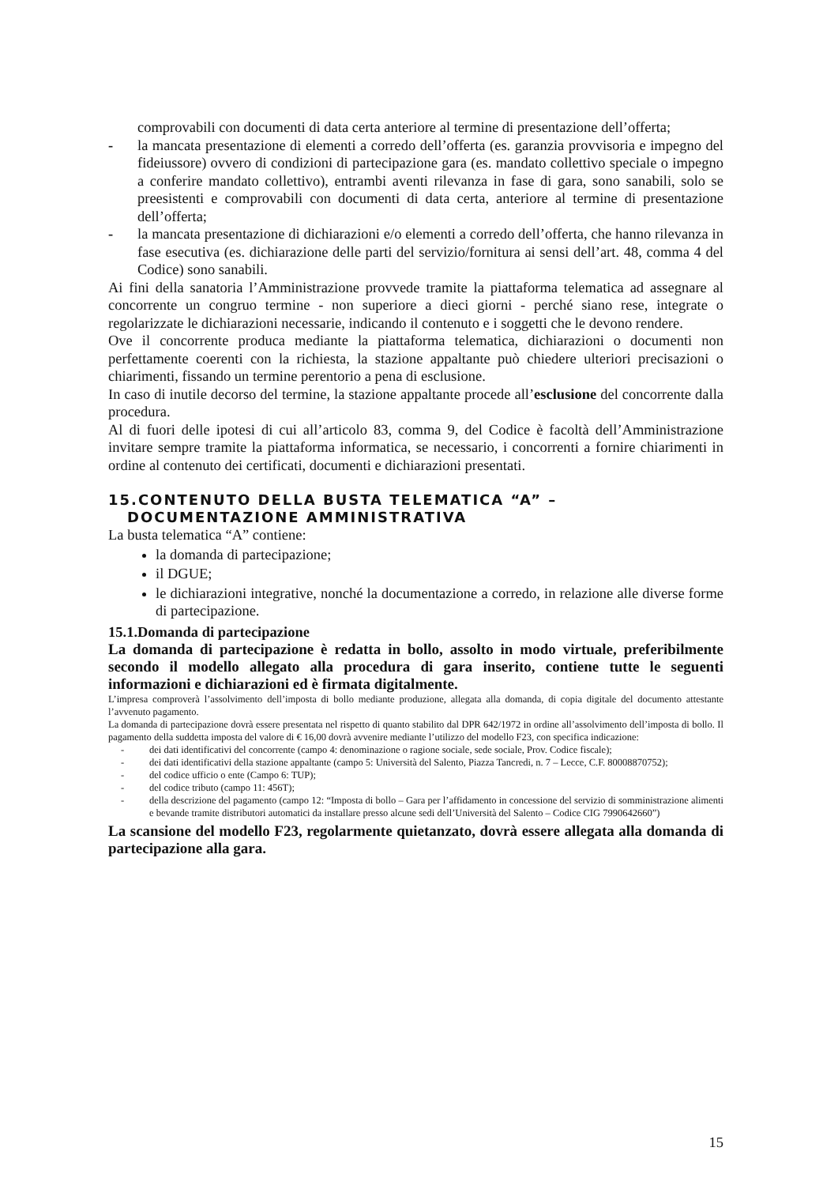comprovabili con documenti di data certa anteriore al termine di presentazione dell’offerta;
- la mancata presentazione di elementi a corredo dell’offerta (es. garanzia provvisoria e impegno del fideiussore) ovvero di condizioni di partecipazione gara (es. mandato collettivo speciale o impegno a conferire mandato collettivo), entrambi aventi rilevanza in fase di gara, sono sanabili, solo se preesistenti e comprovabili con documenti di data certa, anteriore al termine di presentazione dell’offerta;
- la mancata presentazione di dichiarazioni e/o elementi a corredo dell’offerta, che hanno rilevanza in fase esecutiva (es. dichiarazione delle parti del servizio/fornitura ai sensi dell’art. 48, comma 4 del Codice) sono sanabili.
Ai fini della sanatoria l’Amministrazione provvede tramite la piattaforma telematica ad assegnare al concorrente un congruo termine - non superiore a dieci giorni - perché siano rese, integrate o regolarizzate le dichiarazioni necessarie, indicando il contenuto e i soggetti che le devono rendere.
Ove il concorrente produca mediante la piattaforma telematica, dichiarazioni o documenti non perfettamente coerenti con la richiesta, la stazione appaltante può chiedere ulteriori precisazioni o chiarimenti, fissando un termine perentorio a pena di esclusione.
In caso di inutile decorso del termine, la stazione appaltante procede all’esclusione del concorrente dalla procedura.
Al di fuori delle ipotesi di cui all’articolo 83, comma 9, del Codice è facoltà dell’Amministrazione invitare sempre tramite la piattaforma informatica, se necessario, i concorrenti a fornire chiarimenti in ordine al contenuto dei certificati, documenti e dichiarazioni presentati.
15.CONTENUTO DELLA BUSTA TELEMATICA “A” –
DOCUMENTAZIONE AMMINISTRATIVA
La busta telematica “A” contiene:
la domanda di partecipazione;
il DGUE;
le dichiarazioni integrative, nonché la documentazione a corredo, in relazione alle diverse forme di partecipazione.
15.1.Domanda di partecipazione
La domanda di partecipazione è redatta in bollo, assolto in modo virtuale, preferibilmente secondo il modello allegato alla procedura di gara inserito, contiene tutte le seguenti informazioni e dichiarazioni ed è firmata digitalmente.
L’impresa comproverà l’assolvimento dell’imposta di bollo mediante produzione, allegata alla domanda, di copia digitale del documento attestante l’avvenuto pagamento.
La domanda di partecipazione dovrà essere presentata nel rispetto di quanto stabilito dal DPR 642/1972 in ordine all’assolvimento dell’imposta di bollo. Il pagamento della suddetta imposta del valore di € 16,00 dovrà avvenire mediante l’utilizzo del modello F23, con specifica indicazione:
- dei dati identificativi del concorrente (campo 4: denominazione o ragione sociale, sede sociale, Prov. Codice fiscale);
- dei dati identificativi della stazione appaltante (campo 5: Università del Salento, Piazza Tancredi, n. 7 – Lecce, C.F. 80008870752);
- del codice ufficio o ente (Campo 6: TUP);
- del codice tributo (campo 11: 456T);
- della descrizione del pagamento (campo 12: “Imposta di bollo – Gara per l’affidamento in concessione del servizio di somministrazione alimenti e bevande tramite distributori automatici da installare presso alcune sedi dell’Università del Salento – Codice CIG 7990642660”)
La scansione del modello F23, regolarmente quietanzato, dovrà essere allegata alla domanda di partecipazione alla gara.
15